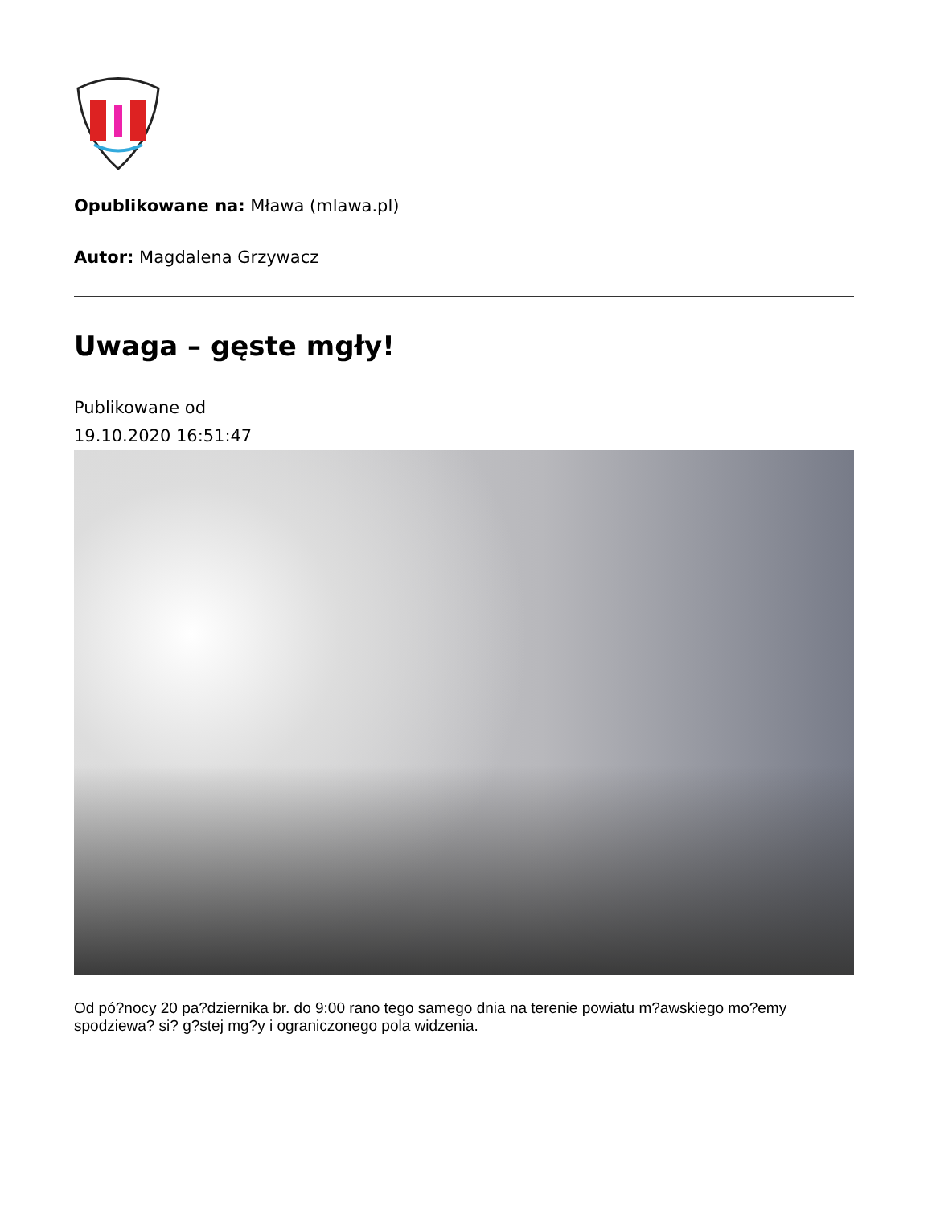Opublikowane na: Mława (mlawa.pl)
Autor: Magdalena Grzywacz
Uwaga – gęste mgły!
Publikowane od
19.10.2020 16:51:47
Od pó?nocy 20 pa?dziernika br. do 9:00 rano tego samego dnia na terenie powiatu m?awskiego mo?emy spodziewa? si? g?stej mg?y i ograniczonego pola widzenia.